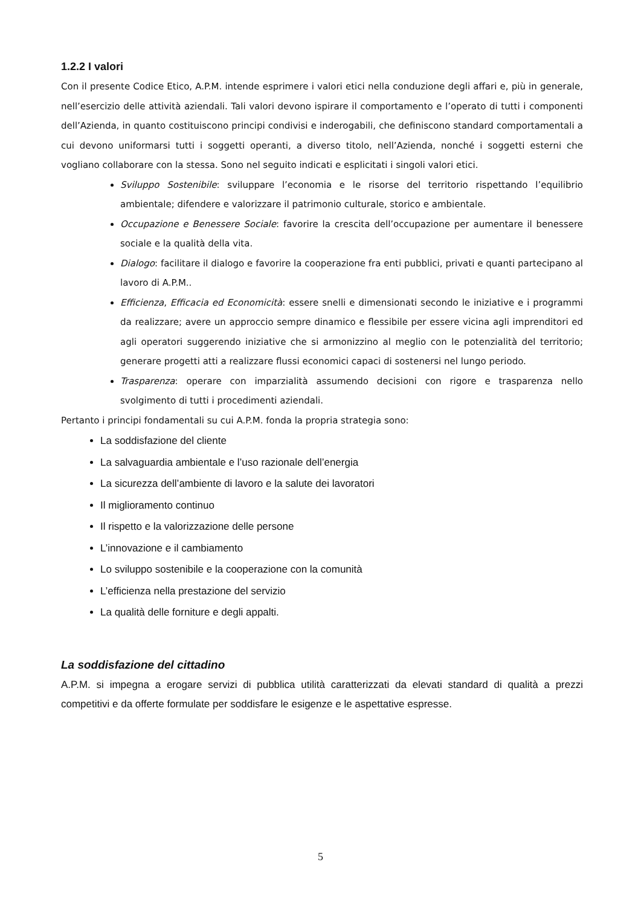1.2.2 I valori
Con il presente Codice Etico, A.P.M. intende esprimere i valori etici nella conduzione degli affari e, più in generale, nell’esercizio delle attività aziendali. Tali valori devono ispirare il comportamento e l’operato di tutti i componenti dell’Azienda, in quanto costituiscono principi condivisi e inderogabili, che definiscono standard comportamentali a cui devono uniformarsi tutti i soggetti operanti, a diverso titolo, nell’Azienda, nonché i soggetti esterni che vogliano collaborare con la stessa. Sono nel seguito indicati e esplicitati i singoli valori etici.
Sviluppo Sostenibile: sviluppare l’economia e le risorse del territorio rispettando l’equilibrio ambientale; difendere e valorizzare il patrimonio culturale, storico e ambientale.
Occupazione e Benessere Sociale: favorire la crescita dell’occupazione per aumentare il benessere sociale e la qualità della vita.
Dialogo: facilitare il dialogo e favorire la cooperazione fra enti pubblici, privati e quanti partecipano al lavoro di A.P.M..
Efficienza, Efficacia ed Economicità: essere snelli e dimensionati secondo le iniziative e i programmi da realizzare; avere un approccio sempre dinamico e flessibile per essere vicina agli imprenditori ed agli operatori suggerendo iniziative che si armonizzino al meglio con le potenzialità del territorio; generare progetti atti a realizzare flussi economici capaci di sostenersi nel lungo periodo.
Trasparenza: operare con imparzialità assumendo decisioni con rigore e trasparenza nello svolgimento di tutti i procedimenti aziendali.
Pertanto i principi fondamentali su cui A.P.M. fonda la propria strategia sono:
La soddisfazione del cliente
La salvaguardia ambientale e l’uso razionale dell’energia
La sicurezza dell’ambiente di lavoro e la salute dei lavoratori
Il miglioramento continuo
Il rispetto e la valorizzazione delle persone
L’innovazione e il cambiamento
Lo sviluppo sostenibile e la cooperazione con la comunità
L’efficienza nella prestazione del servizio
La qualità delle forniture e degli appalti.
La soddisfazione del cittadino
A.P.M. si impegna a erogare servizi di pubblica utilità caratterizzati da elevati standard di qualità a prezzi competitivi e da offerte formulate per soddisfare le esigenze e le aspettative espresse.
5